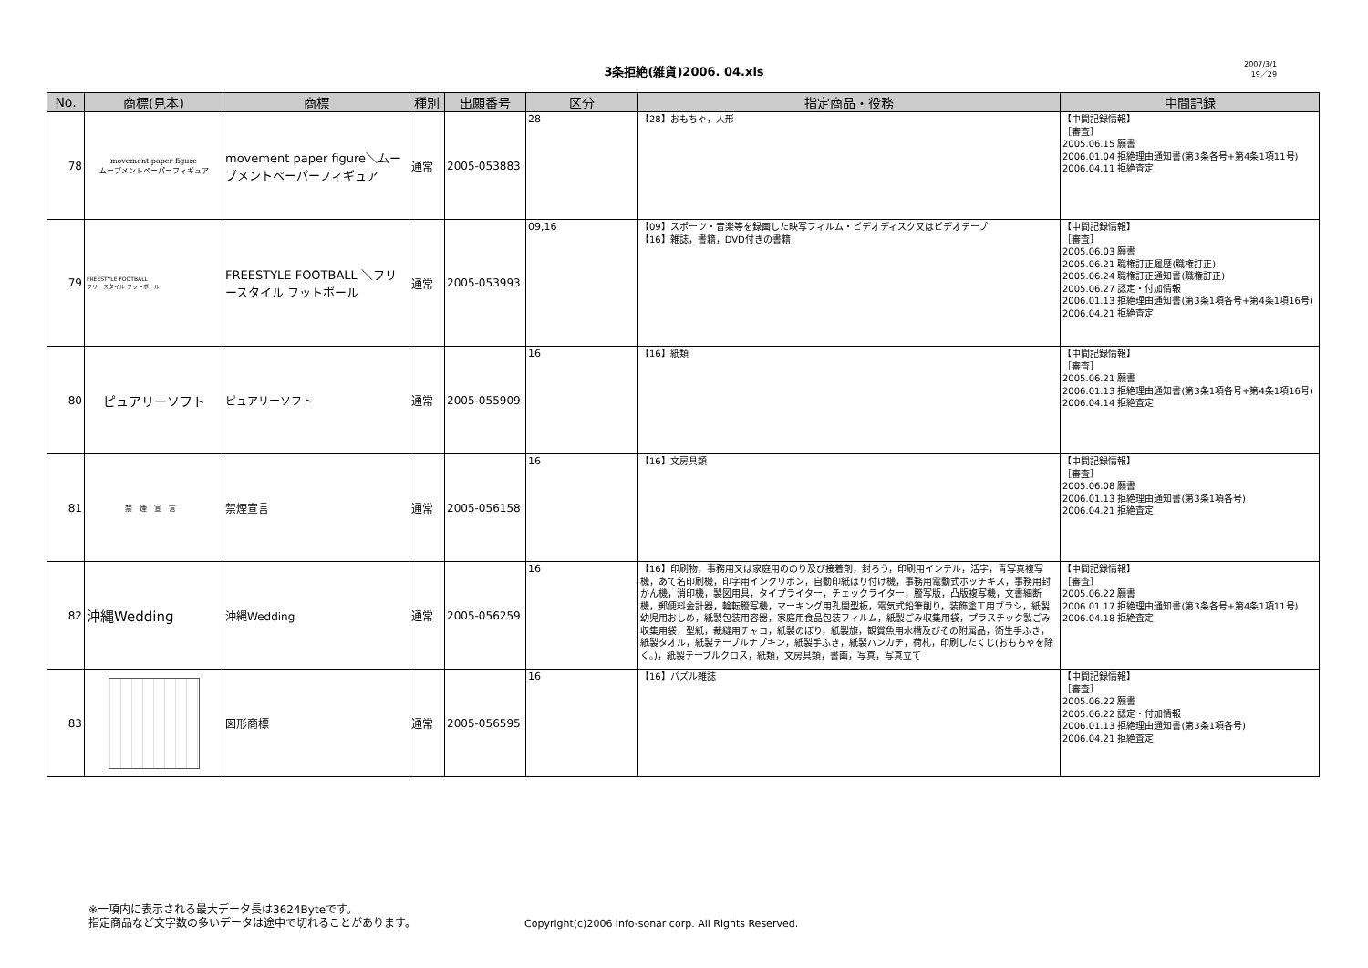3条拒絶(雑貨)2006. 04.xls
2007/3/1
19／29
| No. | 商標(見本) | 商標 | 種別 | 出願番号 | 区分 | 指定商品・役務 | 中間記録 |
| --- | --- | --- | --- | --- | --- | --- | --- |
| 78 | movement paper figure ムーブメントペーパーフィギュア | movement paper figure＼ムーブメントペーパーフィギュア | 通常 | 2005-053883 | 28 | 【28】おもちゃ，人形 | 【中間記録情報】 ［審査］ 2005.06.15 願書 2006.01.04 拒絶理由通知書(第3条各号+第4条1項11号) 2006.04.11 拒絶査定 |
| 79 | FREESTYLE FOOTBALL フリースタイル フットボール | FREESTYLE FOOTBALL ＼フリースタイル フットボール | 通常 | 2005-053993 | 09,16 | 【09】スポーツ・音楽等を録画した映写フィルム・ビデオディスク又はビデオテープ 【16】雑誌，書籍，DVD付きの書籍 | 【中間記録情報】 ［審査］ 2005.06.03 願書 2005.06.21 職権訂正履歴(職権訂正) 2005.06.24 職権訂正通知書(職権訂正) 2005.06.27 認定・付加情報 2006.01.13 拒絶理由通知書(第3条1項各号+第4条1項16号) 2006.04.21 拒絶査定 |
| 80 | ピュアリーソフト | ピュアリーソフト | 通常 | 2005-055909 | 16 | 【16】紙類 | 【中間記録情報】 ［審査］ 2005.06.21 願書 2006.01.13 拒絶理由通知書(第3条1項各号+第4条1項16号) 2006.04.14 拒絶査定 |
| 81 | 禁煙宣言 | 禁煙宣言 | 通常 | 2005-056158 | 16 | 【16】文房具類 | 【中間記録情報】 ［審査］ 2005.06.08 願書 2006.01.13 拒絶理由通知書(第3条1項各号) 2006.04.21 拒絶査定 |
| 82 | 沖縄Wedding | 沖縄Wedding | 通常 | 2005-056259 | 16 | 【16】印刷物，事務用又は家庭用ののり及び接着剤，封ろう，印刷用インテル，活字，青写真複写機，あて名印刷機，印字用インクリボン，自動印紙はり付け機，事務用電動式ホッチキス，事務用封かん機，消印機，製図用具，タイプライター，チェックライター，謄写版，凸版複写機，文書細断機，郵便料金計器，輪転謄写機，マーキング用孔開型板，電気式鉛筆削り，装飾塗工用ブラシ，紙製幼児用おしめ，紙製包装用容器，家庭用食品包装フィルム，紙製ごみ収集用袋，プラスチック製ごみ収集用袋，型紙，裁縫用チャコ，紙製のぼり，紙製旗，観賞魚用水槽及びその附属品，衛生手ふき，紙製タオル，紙製テーブルナプキン，紙製手ふき，紙製ハンカチ，荷札，印刷したくじ(おもちゃを除く。)，紙製テーブルクロス，紙類，文房具類，書画，写真，写真立て | 【中間記録情報】 ［審査］ 2005.06.22 願書 2006.01.17 拒絶理由通知書(第3条各号+第4条1項11号) 2006.04.18 拒絶査定 |
| 83 | | 図形商標 | 通常 | 2005-056595 | 16 | 【16】パズル雑誌 | 【中間記録情報】 ［審査］ 2005.06.22 願書 2005.06.22 認定・付加情報 2006.01.13 拒絶理由通知書(第3条1項各号) 2006.04.21 拒絶査定 |
※一項内に表示される最大データ長は3624Byteです。
指定商品など文字数の多いデータは途中で切れることがあります。
Copyright(c)2006 info-sonar corp. All Rights Reserved.